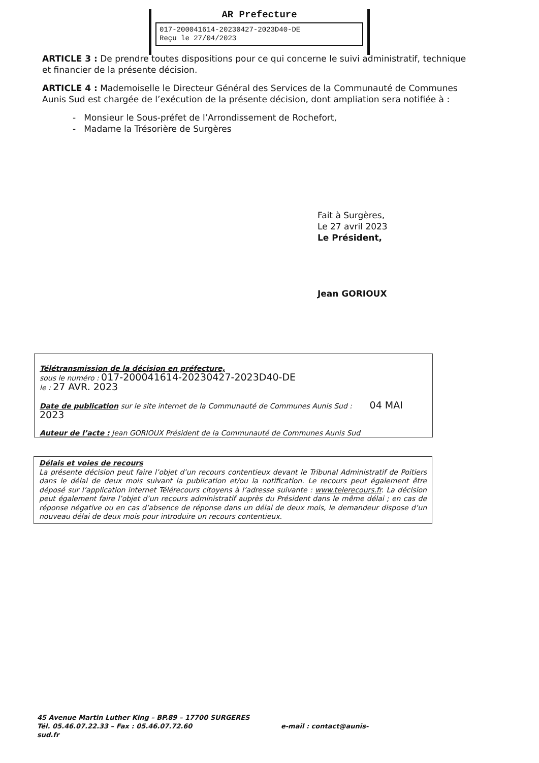AR Prefecture
017-200041614-20230427-2023D40-DE
Reçu le 27/04/2023
ARTICLE 3 : De prendre toutes dispositions pour ce qui concerne le suivi administratif, technique et financier de la présente décision.
ARTICLE 4 : Mademoiselle le Directeur Général des Services de la Communauté de Communes Aunis Sud est chargée de l’exécution de la présente décision, dont ampliation sera notifiée à :
- Monsieur le Sous-préfet de l’Arrondissement de Rochefort,
- Madame la Trésorière de Surgères
Fait à Surgères,
Le 27 avril 2023
Le Président,
Jean GORIOUX
Télétransmission de la décision en préfecture,
sous le numéro : 017-200041614-20230427-2023D40-DE
le : 27 AVR. 2023
Date de publication sur le site internet de la Communauté de Communes Aunis Sud : 04 MAI 2023
Auteur de l’acte : Jean GORIOUX Président de la Communauté de Communes Aunis Sud
Délais et voies de recours
La présente décision peut faire l’objet d’un recours contentieux devant le Tribunal Administratif de Poitiers dans le délai de deux mois suivant la publication et/ou la notification. Le recours peut également être déposé sur l’application internet Télérecours citoyens à l’adresse suivante : www.telerecours.fr. La décision peut également faire l’objet d’un recours administratif auprès du Président dans le même délai ; en cas de réponse négative ou en cas d’absence de réponse dans un délai de deux mois, le demandeur dispose d’un nouveau délai de deux mois pour introduire un recours contentieux.
45 Avenue Martin Luther King – BP.89 – 17700 SURGERES
Tél. 05.46.07.22.33 – Fax : 05.46.07.72.60 e-mail : contact@aunis-sud.fr